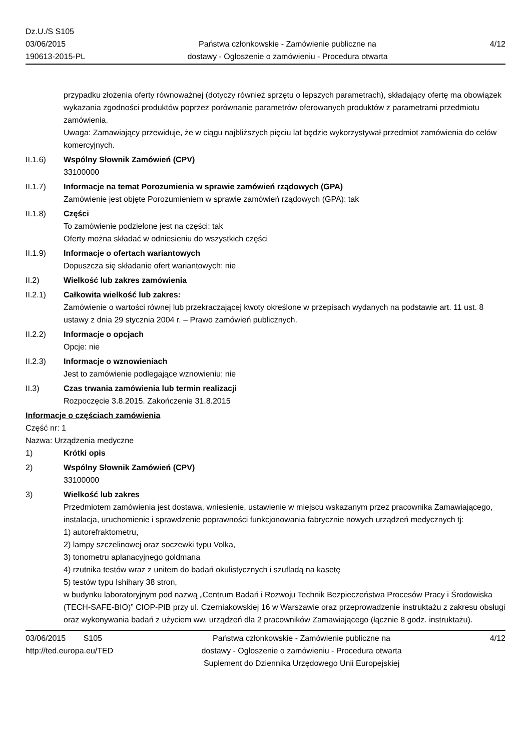Dz.U./S S105
03/06/2015
190613-2015-PL
Państwa członkowskie - Zamówienie publiczne na
dostawy - Ogłoszenie o zamówieniu - Procedura otwarta
4/12
przypadku złożenia oferty równoważnej (dotyczy również sprzętu o lepszych parametrach), składający ofertę ma obowiązek wykazania zgodności produktów poprzez porównanie parametrów oferowanych produktów z parametrami przedmiotu zamówienia.
Uwaga: Zamawiający przewiduje, że w ciągu najbliższych pięciu lat będzie wykorzystywał przedmiot zamówienia do celów komercyjnych.
II.1.6) Wspólny Słownik Zamówień (CPV)
33100000
II.1.7) Informacje na temat Porozumienia w sprawie zamówień rządowych (GPA)
Zamówienie jest objęte Porozumieniem w sprawie zamówień rządowych (GPA): tak
II.1.8) Części
To zamówienie podzielone jest na części: tak
Oferty można składać w odniesieniu do wszystkich części
II.1.9) Informacje o ofertach wariantowych
Dopuszcza się składanie ofert wariantowych: nie
II.2) Wielkość lub zakres zamówienia
II.2.1) Całkowita wielkość lub zakres:
Zamówienie o wartości równej lub przekraczającej kwoty określone w przepisach wydanych na podstawie art. 11 ust. 8 ustawy z dnia 29 stycznia 2004 r. – Prawo zamówień publicznych.
II.2.2) Informacje o opcjach
Opcje: nie
II.2.3) Informacje o wznowieniach
Jest to zamówienie podlegające wznowieniu: nie
II.3) Czas trwania zamówienia lub termin realizacji
Rozpoczęcie 3.8.2015. Zakończenie 31.8.2015
Informacje o częściach zamówienia
Część nr: 1
Nazwa: Urządzenia medyczne
1) Krótki opis
2) Wspólny Słownik Zamówień (CPV)
33100000
3) Wielkość lub zakres
Przedmiotem zamówienia jest dostawa, wniesienie, ustawienie w miejscu wskazanym przez pracownika Zamawiającego, instalacja, uruchomienie i sprawdzenie poprawności funkcjonowania fabrycznie nowych urządzeń medycznych tj:
1) autorefraktometru,
2) lampy szczelinowej oraz soczewki typu Volka,
3) tonometru aplanacyjnego goldmana
4) rzutnika testów wraz z unitem do badań okulistycznych i szufladą na kasetę
5) testów typu Ishihary 38 stron,
w budynku laboratoryjnym pod nazwą „Centrum Badań i Rozwoju Technik Bezpieczeństwa Procesów Pracy i Środowiska (TECH-SAFE-BIO)” CIOP-PIB przy ul. Czerniakowskiej 16 w Warszawie oraz przeprowadzenie instruktażu z zakresu obsługi oraz wykonywania badań z użyciem ww. urządzeń dla 2 pracowników Zamawiającego (łącznie 8 godz. instruktażu).
03/06/2015 S105
http://ted.europa.eu/TED
Państwa członkowskie - Zamówienie publiczne na
dostawy - Ogłoszenie o zamówieniu - Procedura otwarta
Suplement do Dziennika Urzędowego Unii Europejskiej
4/12